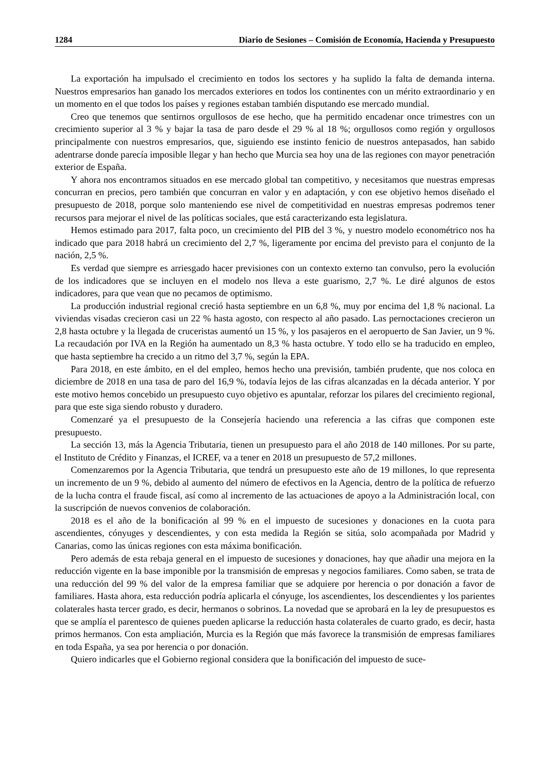1284 Diario de Sesiones – Comisión de Economía, Hacienda y Presupuesto
La exportación ha impulsado el crecimiento en todos los sectores y ha suplido la falta de demanda interna. Nuestros empresarios han ganado los mercados exteriores en todos los continentes con un mérito extraordinario y en un momento en el que todos los países y regiones estaban también disputando ese mercado mundial.
Creo que tenemos que sentirnos orgullosos de ese hecho, que ha permitido encadenar once trimestres con un crecimiento superior al 3 % y bajar la tasa de paro desde el 29 % al 18 %; orgullosos como región y orgullosos principalmente con nuestros empresarios, que, siguiendo ese instinto fenicio de nuestros antepasados, han sabido adentrarse donde parecía imposible llegar y han hecho que Murcia sea hoy una de las regiones con mayor penetración exterior de España.
Y ahora nos encontramos situados en ese mercado global tan competitivo, y necesitamos que nuestras empresas concurran en precios, pero también que concurran en valor y en adaptación, y con ese objetivo hemos diseñado el presupuesto de 2018, porque solo manteniendo ese nivel de competitividad en nuestras empresas podremos tener recursos para mejorar el nivel de las políticas sociales, que está caracterizando esta legislatura.
Hemos estimado para 2017, falta poco, un crecimiento del PIB del 3 %, y nuestro modelo econométrico nos ha indicado que para 2018 habrá un crecimiento del 2,7 %, ligeramente por encima del previsto para el conjunto de la nación, 2,5 %.
Es verdad que siempre es arriesgado hacer previsiones con un contexto externo tan convulso, pero la evolución de los indicadores que se incluyen en el modelo nos lleva a este guarismo, 2,7 %. Le diré algunos de estos indicadores, para que vean que no pecamos de optimismo.
La producción industrial regional creció hasta septiembre en un 6,8 %, muy por encima del 1,8 % nacional. La viviendas visadas crecieron casi un 22 % hasta agosto, con respecto al año pasado. Las pernoctaciones crecieron un 2,8 hasta octubre y la llegada de cruceristas aumentó un 15 %, y los pasajeros en el aeropuerto de San Javier, un 9 %. La recaudación por IVA en la Región ha aumentado un 8,3 % hasta octubre. Y todo ello se ha traducido en empleo, que hasta septiembre ha crecido a un ritmo del 3,7 %, según la EPA.
Para 2018, en este ámbito, en el del empleo, hemos hecho una previsión, también prudente, que nos coloca en diciembre de 2018 en una tasa de paro del 16,9 %, todavía lejos de las cifras alcanzadas en la década anterior. Y por este motivo hemos concebido un presupuesto cuyo objetivo es apuntalar, reforzar los pilares del crecimiento regional, para que este siga siendo robusto y duradero.
Comenzaré ya el presupuesto de la Consejería haciendo una referencia a las cifras que componen este presupuesto.
La sección 13, más la Agencia Tributaria, tienen un presupuesto para el año 2018 de 140 millones. Por su parte, el Instituto de Crédito y Finanzas, el ICREF, va a tener en 2018 un presupuesto de 57,2 millones.
Comenzaremos por la Agencia Tributaria, que tendrá un presupuesto este año de 19 millones, lo que representa un incremento de un 9 %, debido al aumento del número de efectivos en la Agencia, dentro de la política de refuerzo de la lucha contra el fraude fiscal, así como al incremento de las actuaciones de apoyo a la Administración local, con la suscripción de nuevos convenios de colaboración.
2018 es el año de la bonificación al 99 % en el impuesto de sucesiones y donaciones en la cuota para ascendientes, cónyuges y descendientes, y con esta medida la Región se sitúa, solo acompañada por Madrid y Canarias, como las únicas regiones con esta máxima bonificación.
Pero además de esta rebaja general en el impuesto de sucesiones y donaciones, hay que añadir una mejora en la reducción vigente en la base imponible por la transmisión de empresas y negocios familiares. Como saben, se trata de una reducción del 99 % del valor de la empresa familiar que se adquiere por herencia o por donación a favor de familiares. Hasta ahora, esta reducción podría aplicarla el cónyuge, los ascendientes, los descendientes y los parientes colaterales hasta tercer grado, es decir, hermanos o sobrinos. La novedad que se aprobará en la ley de presupuestos es que se amplía el parentesco de quienes pueden aplicarse la reducción hasta colaterales de cuarto grado, es decir, hasta primos hermanos. Con esta ampliación, Murcia es la Región que más favorece la transmisión de empresas familiares en toda España, ya sea por herencia o por donación.
Quiero indicarles que el Gobierno regional considera que la bonificación del impuesto de suce-